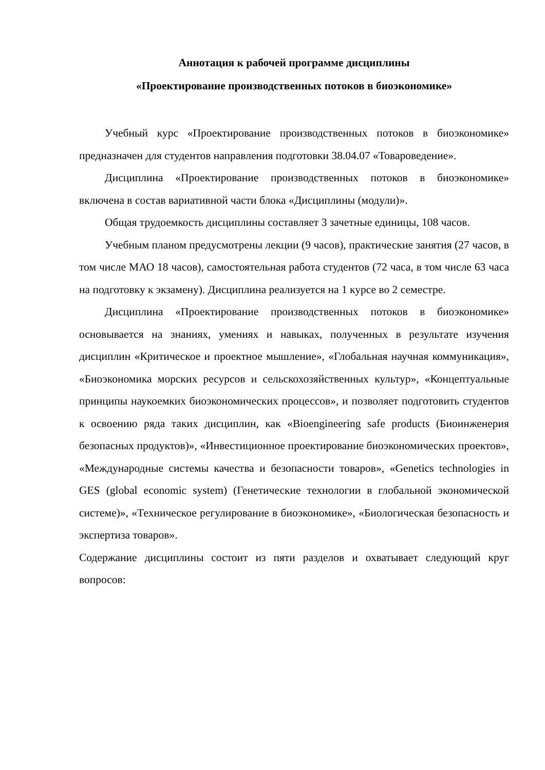Аннотация к рабочей программе дисциплины
«Проектирование производственных потоков в биоэкономике»
Учебный курс «Проектирование производственных потоков в биоэкономике» предназначен для студентов направления подготовки 38.04.07 «Товароведение».
Дисциплина «Проектирование производственных потоков в биоэкономике» включена в состав вариативной части блока «Дисциплины (модули)».
Общая трудоемкость дисциплины составляет 3 зачетные единицы, 108 часов.
Учебным планом предусмотрены лекции (9 часов), практические занятия (27 часов, в том числе МАО 18 часов), самостоятельная работа студентов (72 часа, в том числе 63 часа на подготовку к экзамену). Дисциплина реализуется на 1 курсе во 2 семестре.
Дисциплина «Проектирование производственных потоков в биоэкономике» основывается на знаниях, умениях и навыках, полученных в результате изучения дисциплин «Критическое и проектное мышление», «Глобальная научная коммуникация», «Биоэкономика морских ресурсов и сельскохозяйственных культур», «Концептуальные принципы наукоемких биоэкономических процессов», и позволяет подготовить студентов к освоению ряда таких дисциплин, как «Bioengineering safe products (Биоинженерия безопасных продуктов)», «Инвестиционное проектирование биоэкономических проектов», «Международные системы качества и безопасности товаров», «Genetics technologies in GES (global economic system) (Генетические технологии в глобальной экономической системе)», «Техническое регулирование в биоэкономике», «Биологическая безопасность и экспертиза товаров».
Содержание дисциплины состоит из пяти разделов и охватывает следующий круг вопросов: